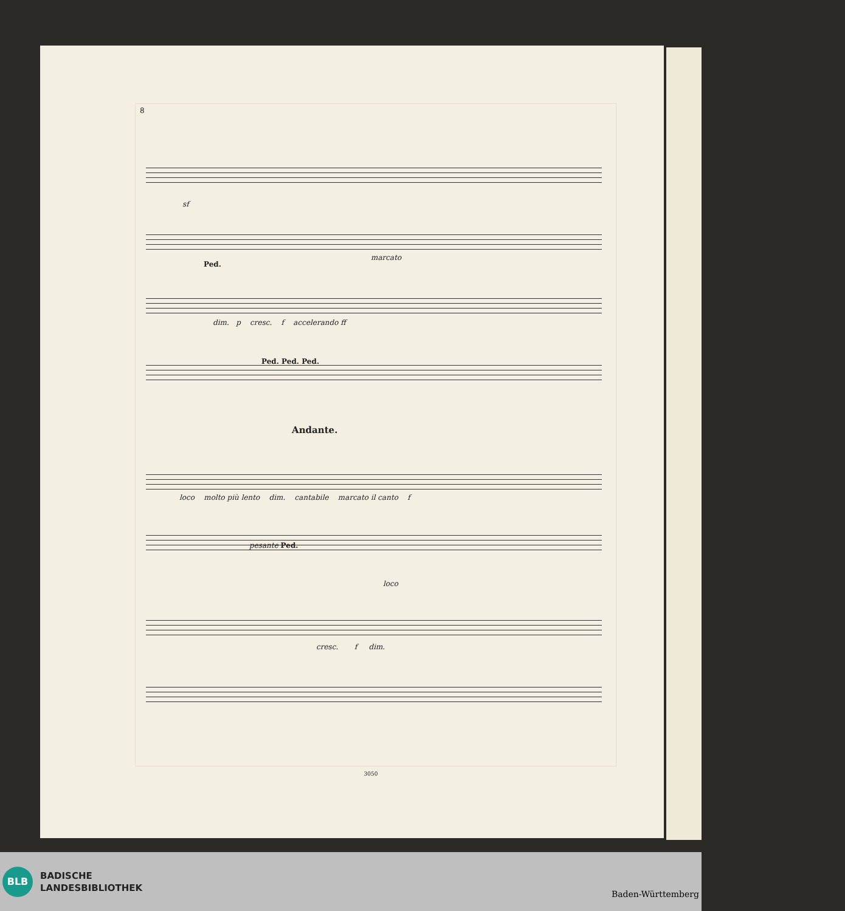8
sf
Ped.
marcato
dim. p cresc. f accelerando ff
Ped. Ped. Ped.
Andante.
loco molto più lento dim. cantabile marcato il canto f
pesante Ped.
loco
cresc. f dim.
3050
BLB
BADISCHE
LANDESBIBLIOTHEK
Baden-Württemberg